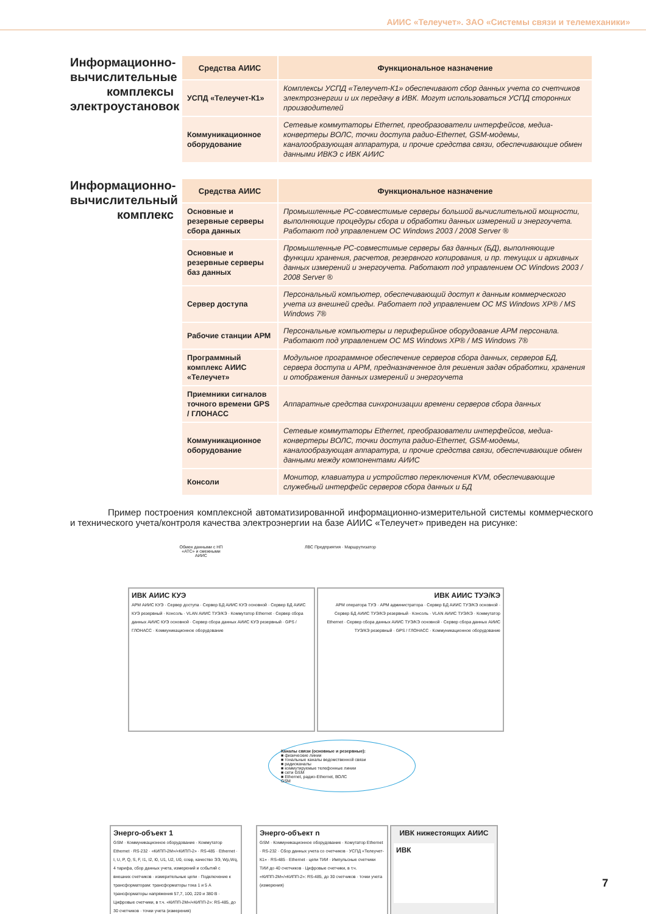АИИС «Телеучет». ЗАО «Системы связи и телемеханики»
Информационно-вычислительные комплексы электроустановок
| Средства АИИС | Функциональное назначение |
| --- | --- |
| УСПД «Телеучет-К1» | Комплексы УСПД «Телеучет-К1» обеспечивают сбор данных учета со счетчиков электроэнергии и их передачу в ИВК. Могут использоваться УСПД сторонних производителей |
| Коммуникационное оборудование | Сетевые коммутаторы Ethernet, преобразователи интерфейсов, медиа-конвертеры ВОЛС, точки доступа радио-Ethernet, GSM-модемы, каналообразующая аппаратура, и прочие средства связи, обеспечивающие обмен данными ИВКЭ с ИВК АИИС |
Информационно-вычислительный комплекс
| Средства АИИС | Функциональное назначение |
| --- | --- |
| Основные и резервные серверы сбора данных | Промышленные PC-совместимые серверы большой вычислительной мощности, выполняющие процедуры сбора и обработки данных измерений и энергоучета. Работают под управлением ОС Windows 2003 / 2008 Server ® |
| Основные и резервные серверы баз данных | Промышленные PC-совместимые серверы баз данных (БД), выполняющие функции хранения, расчетов, резервного копирования, и пр. текущих и архивных данных измерений и энергоучета. Работают под управлением ОС Windows 2003 / 2008 Server ® |
| Сервер доступа | Персональный компьютер, обеспечивающий доступ к данным коммерческого учета из внешней среды. Работает под управлением ОС MS Windows XP® / MS Windows 7® |
| Рабочие станции АРМ | Персональные компьютеры и периферийное оборудование АРМ персонала. Работают под управлением ОС MS Windows XP® / MS Windows 7® |
| Программный комплекс АИИС «Телеучет» | Модульное программное обеспечение серверов сбора данных, серверов БД, сервера доступа и АРМ, предназначенное для решения задач обработки, хранения и отображения данных измерений и энергоучета |
| Приемники сигналов точного времени GPS / ГЛОНАСС | Аппаратные средства синхронизации времени серверов сбора данных |
| Коммуникационное оборудование | Сетевые коммутаторы Ethernet, преобразователи интерфейсов, медиа-конвертеры ВОЛС, точки доступа радио-Ethernet, GSM-модемы, каналообразующая аппаратура, и прочие средства связи, обеспечивающие обмен данными между компонентами АИИС |
| Консоли | Монитор, клавиатура и устройство переключения KVM, обеспечивающие служебный интерфейс серверов сбора данных и БД |
Пример построения комплексной автоматизированной информационно-измерительной системы коммерческого и технического учета/контроля качества электроэнергии на базе АИИС «Телеучет» приведен на рисунке:
Обмен данными с НП «АТС» и смежными АИИС
ЛВС Предприятия · Маршрутизатор
ИВК АИИС КУЭ
АРМ АИИС КУЭ · Сервер доступа · Сервер БД АИИС КУЭ основной · Сервер БД АИИС КУЭ резервный · Консоль · VLAN АИИС ТУЭ/КЭ · Коммутатор Ethernet · Сервер сбора данных АИИС КУЭ основной · Сервер сбора данных АИИС КУЭ резервный · GPS / ГЛОНАСС · Коммуникационное оборудование
ИВК АИИС ТУЭ/КЭ
АРМ оператора ТУЭ · АРМ администратора · Сервер БД АИИС ТУЭ/КЭ основной · Сервер БД АИИС ТУЭ/КЭ резервный · Консоль · VLAN АИИС ТУЭ/КЭ · Коммутатор Ethernet · Сервер сбора данных АИИС ТУЭ/КЭ основной · Сервер сбора данных АИИС ТУЭ/КЭ резервный · GPS / ГЛОНАСС · Коммуникационное оборудование
Каналы связи (основные и резервные):
■ физические линии
■ тональные каналы ведомственной связи
■ радиоканалы
■ коммутируемые телефонные линии
■ сети GSM
■ Ethernet, радио-Ethernet, ВОЛС
GSM
Энерго-объект 1
GSM · Коммуникационное оборудование · Коммутатор Ethernet · RS-232 · «КИПП-2М»/«КИПП-2» · RS-485 · Ethernet · I, U, P, Q, S, F, I1, I2, I0, U1, U2, U0, cosφ, качество ЭЭ, Wp,Wq, 4 тарифа, сбор данных учета, измерений и событий с внешних счетчиков · измерительные цепи · Подключение к трансформаторам: трансформаторы тока 1 и 5 А трансформаторы напряжения 57,7, 100, 220 и 380 В · Цифровые счетчики, в т.ч. «КИПП-2М»/«КИПП-2»: RS-485, до 30 счетчиков · точки учета (измерения)
Энерго-объект n
GSM · Коммуникационное оборудование · Комутатор Ethernet · RS-232 · Сбор данных учета со счетчиков · УСПД «Телеучет-К1» · RS-485 · Ethernet · цепи ТИИ · Импульсные счетчики ТИИ до 40 счетчиков · Цифровые счетчики, в т.ч. «КИПП-2М»/«КИПП-2»: RS-485, до 30 счетчиков · точки учета (измерения)
ИВК нижестоящих АИИС
ИВК
7